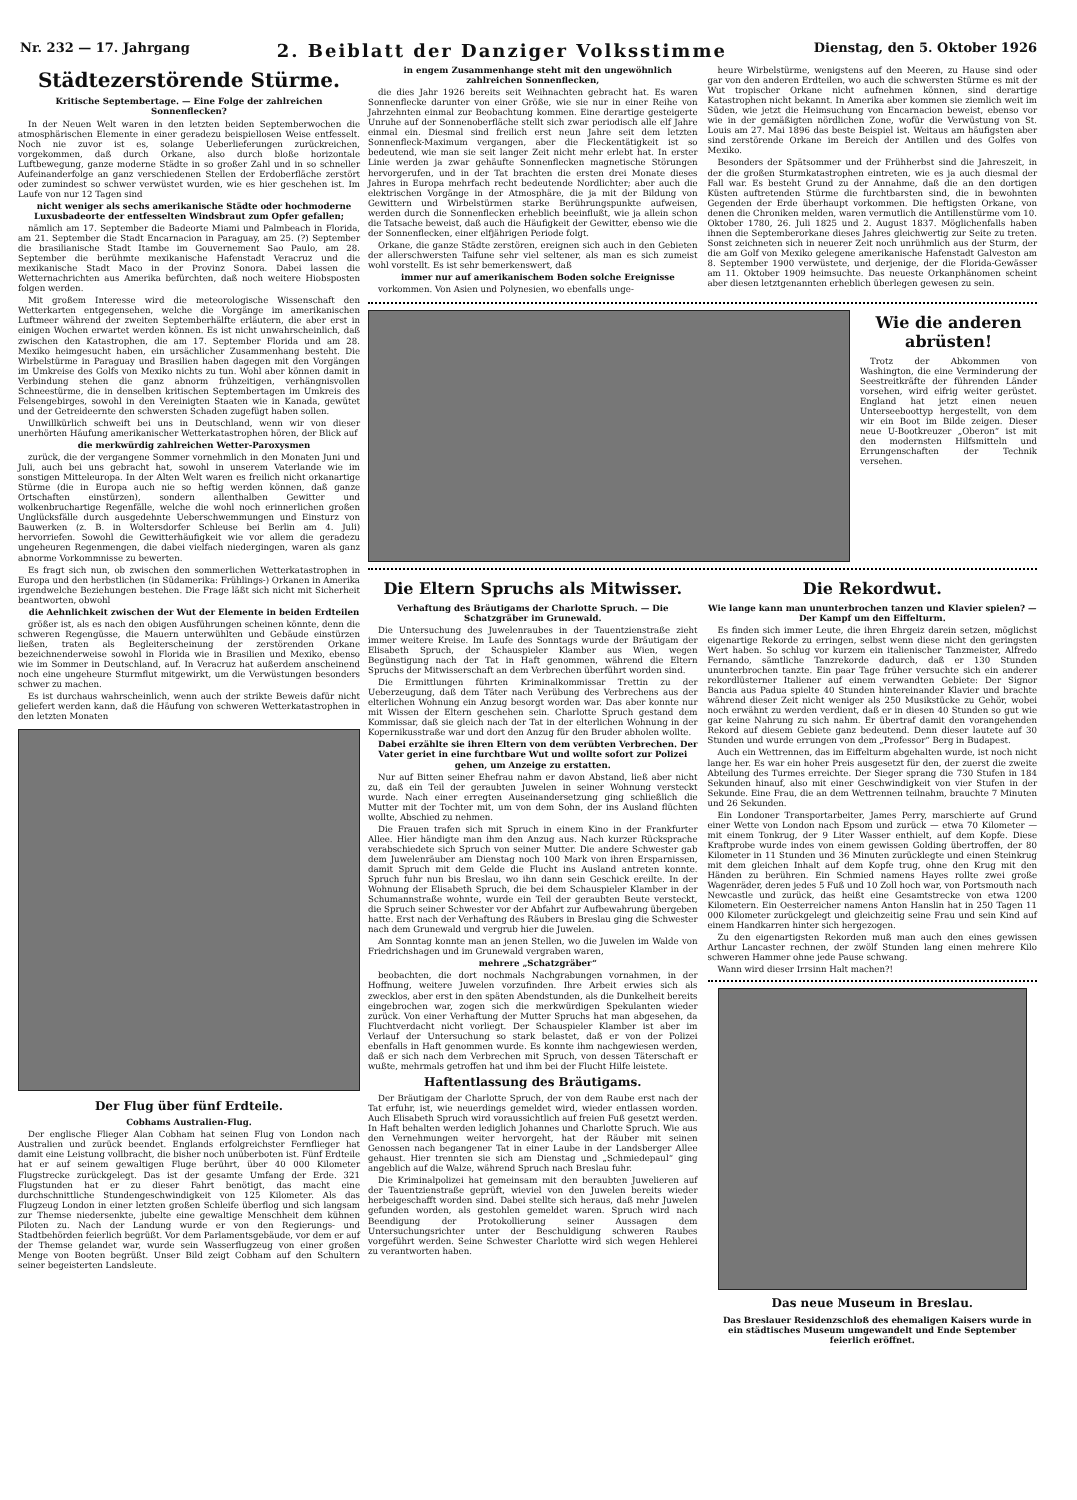Nr. 232 — 17. Jahrgang 2. Beiblatt der Danziger Volksstimme Dienstag, den 5. Oktober 1926
Städtezerstörende Stürme.
Kritische Septembertage. — Eine Folge der zahlreichen Sonnenflecken?
In der Neuen Welt waren in den letzten beiden Septemberwochen die atmosphärischen Elemente in einer geradezu beispiellosen Weise entfesselt. Noch nie zuvor ist es, solange Ueberlieferungen zurückreichen, vorgekommen, daß durch Orkane, also durch bloße horizontale Luftbewegung, ganze moderne Städte in so großer Zahl und in so schneller Aufeinanderfolge an ganz verschiedenen Stellen der Erdoberfläche zerstört oder zumindest so schwer verwüstet wurden, wie es hier geschehen ist. Im Laufe von nur 12 Tagen sind
nicht weniger als sechs amerikanische Städte oder hochmoderne Luxusbadeorte der entfesselten Windsbraut zum Opfer gefallen;
nämlich am 17. September die Badeorte Miami und Palmbeach in Florida, am 21. September die Stadt Encarnacion in Paraguay, am 25. (?) September die brasilianische Stadt Itambe im Gouvernement Sao Paulo, am 28. September die berühmte mexikanische Hafenstadt Veracruz und die mexikanische Stadt Maco in der Provinz Sonora. Dabei lassen die Wetternachrichten aus Amerika befürchten, daß noch weitere Hiobsposten folgen werden.
Mit großem Interesse wird die meteorologische Wissenschaft den Wetterkarten entgegensehen, welche die Vorgänge im amerikanischen Luftmeer während der zweiten Septemberhälfte erläutern, die aber erst in einigen Wochen erwartet werden können. Es ist nicht unwahrscheinlich, daß zwischen den Katastrophen, die am 17. September Florida und am 28. Mexiko heimgesucht haben, ein ursächlicher Zusammenhang besteht. Die Wirbelstürme in Paraguay und Brasilien haben dagegen mit den Vorgängen im Umkreise des Golfs von Mexiko nichts zu tun. Wohl aber können damit in Verbindung stehen die ganz abnorm frühzeitigen, verhängnisvollen Schneestürme, die in denselben kritischen Septembertagen im Umkreis des Felsengebirges, sowohl in den Vereinigten Staaten wie in Kanada, gewütet und der Getreideernte den schwersten Schaden zugefügt haben sollen.
Unwillkürlich schweift bei uns in Deutschland, wenn wir von dieser unerhörten Häufung amerikanischer Wetterkatastrophen hören, der Blick auf
die merkwürdig zahlreichen Wetter-Paroxysmen
zurück, die der vergangene Sommer vornehmlich in den Monaten Juni und Juli, auch bei uns gebracht hat, sowohl in unserem Vaterlande wie im sonstigen Mitteleuropa. In der Alten Welt waren es freilich nicht orkanartige Stürme (die in Europa auch nie so heftig werden können, daß ganze Ortschaften einstürzen), sondern allenthalben Gewitter und wolkenbruchartige Regenfälle, welche die wohl noch erinnerlichen großen Unglücksfälle durch ausgedehnte Ueberschwemmungen und Einsturz von Bauwerken (z. B. in Woltersdorfer Schleuse bei Berlin am 4. Juli) hervorriefen. Sowohl die Gewitterhäufigkeit wie vor allem die geradezu ungeheuren Regenmengen, die dabei vielfach niedergingen, waren als ganz abnorme Vorkommnisse zu bewerten.
Es fragt sich nun, ob zwischen den sommerlichen Wetterkatastrophen in Europa und den herbstlichen (in Südamerika: Frühlings-) Orkanen in Amerika irgendwelche Beziehungen bestehen. Die Frage läßt sich nicht mit Sicherheit beantworten, obwohl
die Aehnlichkeit zwischen der Wut der Elemente in beiden Erdteilen
größer ist, als es nach den obigen Ausführungen scheinen könnte, denn die schweren Regengüsse, die Mauern unterwühlten und Gebäude einstürzen ließen, traten als Begleiterscheinung der zerstörenden Orkane bezeichnenderweise sowohl in Florida wie in Brasilien und Mexiko, ebenso wie im Sommer in Deutschland, auf. In Veracruz hat außerdem anscheinend noch eine ungeheure Sturmflut mitgewirkt, um die Verwüstungen besonders schwer zu machen.
Es ist durchaus wahrscheinlich, wenn auch der strikte Beweis dafür nicht geliefert werden kann, daß die Häufung von schweren Wetterkatastrophen in den letzten Monaten
Der Flug über fünf Erdteile.
Cobhams Australien-Flug.
Der englische Flieger Alan Cobham hat seinen Flug von London nach Australien und zurück beendet. Englands erfolgreichster Fernflieger hat damit eine Leistung vollbracht, die bisher noch unüberboten ist. Fünf Erdteile hat er auf seinem gewaltigen Fluge berührt, über 40 000 Kilometer Flugstrecke zurückgelegt. Das ist der gesamte Umfang der Erde. 321 Flugstunden hat er zu dieser Fahrt benötigt, das macht eine durchschnittliche Stundengeschwindigkeit von 125 Kilometer. Als das Flugzeug London in einer letzten großen Schleife überflog und sich langsam zur Themse niedersenkte, jubelte eine gewaltige Menschheit dem kühnen Piloten zu. Nach der Landung wurde er von den Regierungs- und Stadtbehörden feierlich begrüßt. Vor dem Parlamentsgebäude, vor dem er auf der Themse gelandet war, wurde sein Wasserflugzeug von einer großen Menge von Booten begrüßt. Unser Bild zeigt Cobham auf den Schultern seiner begeisterten Landsleute.
in engem Zusammenhange steht mit den ungewöhnlich zahlreichen Sonnenflecken,
die dies Jahr 1926 bereits seit Weihnachten gebracht hat. Es waren Sonnenflecke darunter von einer Größe, wie sie nur in einer Reihe von Jahrzehnten einmal zur Beobachtung kommen. Eine derartige gesteigerte Unruhe auf der Sonnenoberfläche stellt sich zwar periodisch alle elf Jahre einmal ein. Diesmal sind freilich erst neun Jahre seit dem letzten Sonnenfleck-Maximum vergangen, aber die Fleckentätigkeit ist so bedeutend, wie man sie seit langer Zeit nicht mehr erlebt hat. In erster Linie werden ja zwar gehäufte Sonnenflecken magnetische Störungen hervorgerufen, und in der Tat brachten die ersten drei Monate dieses Jahres in Europa mehrfach recht bedeutende Nordlichter; aber auch die elektrischen Vorgänge in der Atmosphäre, die ja mit der Bildung von Gewittern und Wirbelstürmen starke Berührungspunkte aufweisen, werden durch die Sonnenflecken erheblich beeinflußt, wie ja allein schon die Tatsache beweist, daß auch die Häufigkeit der Gewitter, ebenso wie die der Sonnenflecken, einer elfjährigen Periode folgt.
Orkane, die ganze Städte zerstören, ereignen sich auch in den Gebieten der allerschwersten Taifune sehr viel seltener, als man es sich zumeist wohl vorstellt. Es ist sehr bemerkenswert, daß
immer nur auf amerikanischem Boden solche Ereignisse
vorkommen. Von Asien und Polynesien, wo ebenfalls unge-
heure Wirbelstürme, wenigstens auf den Meeren, zu Hause sind oder gar von den anderen Erdteilen, wo auch die schwersten Stürme es mit der Wut tropischer Orkane nicht aufnehmen können, sind derartige Katastrophen nicht bekannt. In Amerika aber kommen sie ziemlich weit im Süden, wie jetzt die Heimsuchung von Encarnacion beweist, ebenso vor wie in der gemäßigten nördlichen Zone, wofür die Verwüstung von St. Louis am 27. Mai 1896 das beste Beispiel ist. Weitaus am häufigsten aber sind zerstörende Orkane im Bereich der Antillen und des Golfes von Mexiko.
Besonders der Spätsommer und der Frühherbst sind die Jahreszeit, in der die großen Sturmkatastrophen eintreten, wie es ja auch diesmal der Fall war. Es besteht Grund zu der Annahme, daß die an den dortigen Küsten auftretenden Stürme die furchtbarsten sind, die in bewohnten Gegenden der Erde überhaupt vorkommen. Die heftigsten Orkane, von denen die Chroniken melden, waren vermutlich die Antillenstürme vom 10. Oktober 1780, 26. Juli 1825 und 2. August 1837. Möglichenfalls haben ihnen die Septemberorkane dieses Jahres gleichwertig zur Seite zu treten. Sonst zeichneten sich in neuerer Zeit noch unrühmlich aus der Sturm, der die am Golf von Mexiko gelegene amerikanische Hafenstadt Galveston am 8. September 1900 verwüstete, und derjenige, der die Florida-Gewässer am 11. Oktober 1909 heimsuchte. Das neueste Orkanphänomen scheint aber diesen letztgenannten erheblich überlegen gewesen zu sein.
Wie die anderen abrüsten!
Trotz der Abkommen von Washington, die eine Verminderung der Seestreitkräfte der führenden Länder vorsehen, wird eifrig weiter gerüstet. England hat jetzt einen neuen Unterseeboottyp hergestellt, von dem wir ein Boot im Bilde zeigen. Dieser neue U-Bootkreuzer „Oberon“ ist mit den modernsten Hilfsmitteln und Errungenschaften der Technik versehen.
Die Eltern Spruchs als Mitwisser.
Verhaftung des Bräutigams der Charlotte Spruch. — Die Schatzgräber im Grunewald.
Die Untersuchung des Juwelenraubes in der Tauentzienstraße zieht immer weitere Kreise. Im Laufe des Sonntags wurde der Bräutigam der Elisabeth Spruch, der Schauspieler Klamber aus Wien, wegen Begünstigung nach der Tat in Haft genommen, während die Eltern Spruchs der Mitwisserschaft an dem Verbrechen überführt worden sind.
Die Ermittlungen führten Kriminalkommissar Trettin zu der Ueberzeugung, daß dem Täter nach Verübung des Verbrechens aus der elterlichen Wohnung ein Anzug besorgt worden war. Das aber konnte nur mit Wissen der Eltern geschehen sein. Charlotte Spruch gestand dem Kommissar, daß sie gleich nach der Tat in der elterlichen Wohnung in der Kopernikusstraße war und dort den Anzug für den Bruder abholen wollte.
Dabei erzählte sie ihren Eltern von dem verübten Verbrechen. Der Vater geriet in eine furchtbare Wut und wollte sofort zur Polizei gehen, um Anzeige zu erstatten.
Nur auf Bitten seiner Ehefrau nahm er davon Abstand, ließ aber nicht zu, daß ein Teil der geraubten Juwelen in seiner Wohnung versteckt wurde. Nach einer erregten Auseinandersetzung ging schließlich die Mutter mit der Tochter mit, um von dem Sohn, der ins Ausland flüchten wollte, Abschied zu nehmen.
Die Frauen trafen sich mit Spruch in einem Kino in der Frankfurter Allee. Hier händigte man ihm den Anzug aus. Nach kurzer Rücksprache verabschiedete sich Spruch von seiner Mutter. Die andere Schwester gab dem Juwelenräuber am Dienstag noch 100 Mark von ihren Ersparnissen, damit Spruch mit dem Gelde die Flucht ins Ausland antreten konnte. Spruch fuhr nun bis Breslau, wo ihn dann sein Geschick ereilte. In der Wohnung der Elisabeth Spruch, die bei dem Schauspieler Klamber in der Schumannstraße wohnte, wurde ein Teil der geraubten Beute versteckt, die Spruch seiner Schwester vor der Abfahrt zur Aufbewahrung übergeben hatte. Erst nach der Verhaftung des Räubers in Breslau ging die Schwester nach dem Grunewald und vergrub hier die Juwelen.
Am Sonntag konnte man an jenen Stellen, wo die Juwelen im Walde von Friedrichshagen und im Grunewald vergraben waren,
mehrere „Schatzgräber“
beobachten, die dort nochmals Nachgrabungen vornahmen, in der Hoffnung, weitere Juwelen vorzufinden. Ihre Arbeit erwies sich als zwecklos, aber erst in den späten Abendstunden, als die Dunkelheit bereits eingebrochen war, zogen sich die merkwürdigen Spekulanten wieder zurück. Von einer Verhaftung der Mutter Spruchs hat man abgesehen, da Fluchtverdacht nicht vorliegt. Der Schauspieler Klamber ist aber im Verlauf der Untersuchung so stark belastet, daß er von der Polizei ebenfalls in Haft genommen wurde. Es konnte ihm nachgewiesen werden, daß er sich nach dem Verbrechen mit Spruch, von dessen Täterschaft er wußte, mehrmals getroffen hat und ihm bei der Flucht Hilfe leistete.
Haftentlassung des Bräutigams.
Der Bräutigam der Charlotte Spruch, der von dem Raube erst nach der Tat erfuhr, ist, wie neuerdings gemeldet wird, wieder entlassen worden. Auch Elisabeth Spruch wird voraussichtlich auf freien Fuß gesetzt werden. In Haft behalten werden lediglich Johannes und Charlotte Spruch. Wie aus den Vernehmungen weiter hervorgeht, hat der Räuber mit seinen Genossen nach begangener Tat in einer Laube in der Landsberger Allee gehaust. Hier trennten sie sich am Dienstag und „Schmiedepaul“ ging angeblich auf die Walze, während Spruch nach Breslau fuhr.
Die Kriminalpolizei hat gemeinsam mit den beraubten Juwelieren auf der Tauentzienstraße geprüft, wieviel von den Juwelen bereits wieder herbeigeschafft worden sind. Dabei stellte sich heraus, daß mehr Juwelen gefunden worden, als gestohlen gemeldet waren. Spruch wird nach Beendigung der Protokollierung seiner Aussagen dem Untersuchungsrichter unter der Beschuldigung schweren Raubes vorgeführt werden. Seine Schwester Charlotte wird sich wegen Hehlerei zu verantworten haben.
Die Rekordwut.
Wie lange kann man ununterbrochen tanzen und Klavier spielen? — Der Kampf um den Eiffelturm.
Es finden sich immer Leute, die ihren Ehrgeiz darein setzen, möglichst eigenartige Rekorde zu erringen, selbst wenn diese nicht den geringsten Wert haben. So schlug vor kurzem ein italienischer Tanzmeister, Alfredo Fernando, sämtliche Tanzrekorde dadurch, daß er 130 Stunden ununterbrochen tanzte. Ein paar Tage früher versuchte sich ein anderer rekordlüsterner Italiener auf einem verwandten Gebiete: Der Signor Bancia aus Padua spielte 40 Stunden hintereinander Klavier und brachte während dieser Zeit nicht weniger als 250 Musikstücke zu Gehör, wobei noch erwähnt zu werden verdient, daß er in diesen 40 Stunden so gut wie gar keine Nahrung zu sich nahm. Er übertraf damit den vorangehenden Rekord auf diesem Gebiete ganz bedeutend. Denn dieser lautete auf 30 Stunden und wurde errungen von dem „Professor“ Berg in Budapest.
Auch ein Wettrennen, das im Eiffelturm abgehalten wurde, ist noch nicht lange her. Es war ein hoher Preis ausgesetzt für den, der zuerst die zweite Abteilung des Turmes erreichte. Der Sieger sprang die 730 Stufen in 184 Sekunden hinauf, also mit einer Geschwindigkeit von vier Stufen in der Sekunde. Eine Frau, die an dem Wettrennen teilnahm, brauchte 7 Minuten und 26 Sekunden.
Ein Londoner Transportarbeiter, James Perry, marschierte auf Grund einer Wette von London nach Epsom und zurück — etwa 70 Kilometer — mit einem Tonkrug, der 9 Liter Wasser enthielt, auf dem Kopfe. Diese Kraftprobe wurde indes von einem gewissen Golding übertroffen, der 80 Kilometer in 11 Stunden und 36 Minuten zurücklegte und einen Steinkrug mit dem gleichen Inhalt auf dem Kopfe trug, ohne den Krug mit den Händen zu berühren. Ein Schmied namens Hayes rollte zwei große Wagenräder, deren jedes 5 Fuß und 10 Zoll hoch war, von Portsmouth nach Newcastle und zurück, das heißt eine Gesamtstrecke von etwa 1200 Kilometern. Ein Oesterreicher namens Anton Hanslin hat in 250 Tagen 11 000 Kilometer zurückgelegt und gleichzeitig seine Frau und sein Kind auf einem Handkarren hinter sich hergezogen.
Zu den eigenartigsten Rekorden muß man auch den eines gewissen Arthur Lancaster rechnen, der zwölf Stunden lang einen mehrere Kilo schweren Hammer ohne jede Pause schwang.
Wann wird dieser Irrsinn Halt machen?!
Das neue Museum in Breslau.
Das Breslauer Residenzschloß des ehemaligen Kaisers wurde in ein städtisches Museum umgewandelt und Ende September feierlich eröffnet.